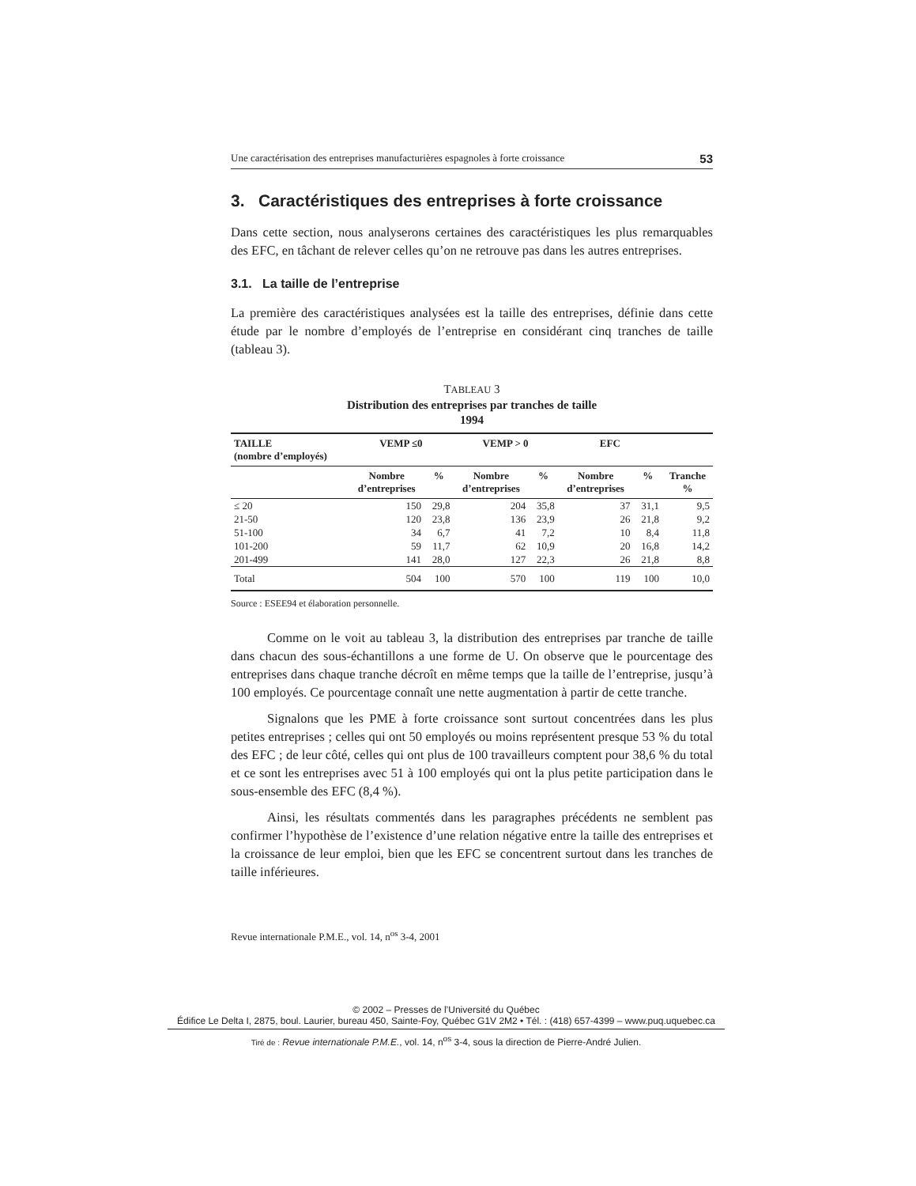Une caractérisation des entreprises manufacturières espagnoles à forte croissance 53
3. Caractéristiques des entreprises à forte croissance
Dans cette section, nous analyserons certaines des caractéristiques les plus remarquables des EFC, en tâchant de relever celles qu’on ne retrouve pas dans les autres entreprises.
3.1. La taille de l’entreprise
La première des caractéristiques analysées est la taille des entreprises, définie dans cette étude par le nombre d’employés de l’entreprise en considérant cinq tranches de taille (tableau 3).
TABLEAU 3
Distribution des entreprises par tranches de taille
1994
| TAILLE (nombre d’employés) | VEMP ≤0 | | VEMP > 0 | | EFC | | |
| --- | --- | --- | --- | --- | --- | --- | --- |
| | Nombre d’entreprises | % | Nombre d’entreprises | % | Nombre d’entreprises | % | Tranche % |
| ≤ 20 | 150 | 29,8 | 204 | 35,8 | 37 | 31,1 | 9,5 |
| 21-50 | 120 | 23,8 | 136 | 23,9 | 26 | 21,8 | 9,2 |
| 51-100 | 34 | 6,7 | 41 | 7,2 | 10 | 8,4 | 11,8 |
| 101-200 | 59 | 11,7 | 62 | 10,9 | 20 | 16,8 | 14,2 |
| 201-499 | 141 | 28,0 | 127 | 22,3 | 26 | 21,8 | 8,8 |
| Total | 504 | 100 | 570 | 100 | 119 | 100 | 10,0 |
Source : ESEE94 et élaboration personnelle.
Comme on le voit au tableau 3, la distribution des entreprises par tranche de taille dans chacun des sous-échantillons a une forme de U. On observe que le pourcentage des entreprises dans chaque tranche décroît en même temps que la taille de l’entreprise, jusqu’à 100 employés. Ce pourcentage connaît une nette augmentation à partir de cette tranche.
Signalons que les PME à forte croissance sont surtout concentrées dans les plus petites entreprises ; celles qui ont 50 employés ou moins représentent presque 53 % du total des EFC ; de leur côté, celles qui ont plus de 100 travailleurs comptent pour 38,6 % du total et ce sont les entreprises avec 51 à 100 employés qui ont la plus petite participation dans le sous-ensemble des EFC (8,4 %).
Ainsi, les résultats commentés dans les paragraphes précédents ne semblent pas confirmer l’hypothèse de l’existence d’une relation négative entre la taille des entreprises et la croissance de leur emploi, bien que les EFC se concentrent surtout dans les tranches de taille inférieures.
Revue internationale P.M.E., vol. 14, n<sup>os</sup> 3-4, 2001
© 2002 – Presses de l’Université du Québec
Édifice Le Delta I, 2875, boul. Laurier, bureau 450, Sainte-Foy, Québec G1V 2M2 • Tél. : (418) 657-4399 – www.puq.uquebec.ca
Tiré de : Revue internationale P.M.E., vol. 14, n<sup>os</sup> 3-4, sous la direction de Pierre-André Julien.